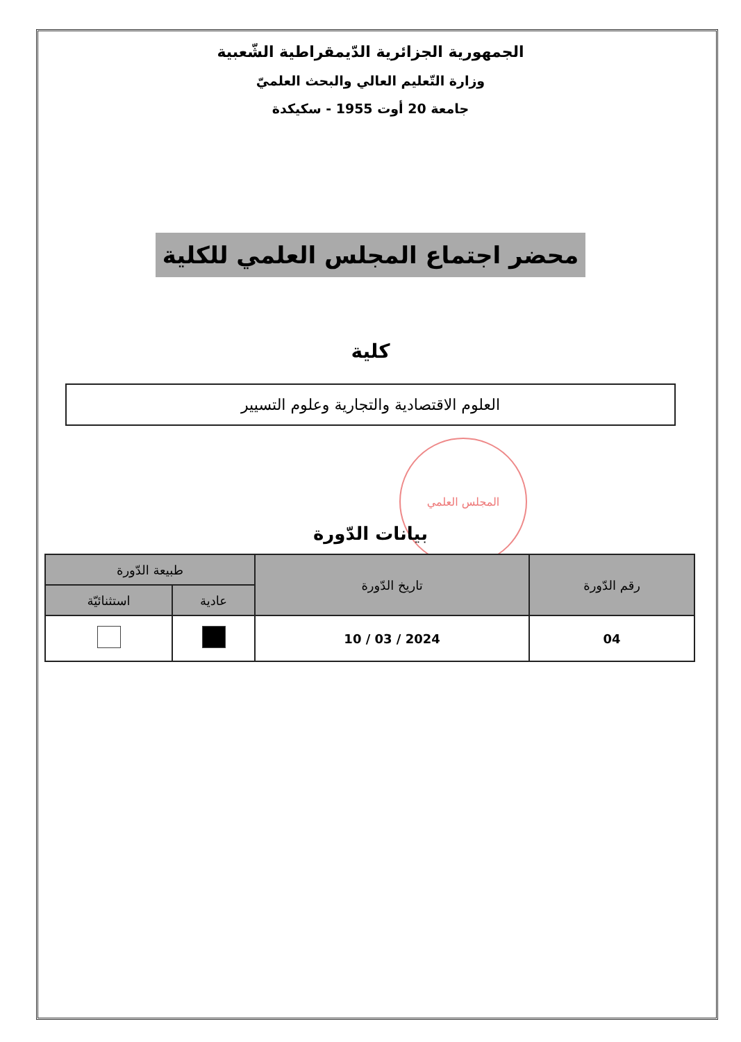المجلس العلمي
الجمهورية الجزائرية الدّيمقراطية الشّعبية
وزارة التّعليم العالي والبحث العلميّ
جامعة 20 أوت 1955 - سكيكدة
محضر اجتماع المجلس العلمي للكلية
كلية
العلوم الاقتصادية والتجارية وعلوم التسيير
بيانات الدّورة
| رقم الدّورة | تاريخ الدّورة | طبيعة الدّورة | |
| --- | --- | --- | --- |
| | | عادية | استثنائيّة |
| 04 | 2024 / 03 / 10 | | |